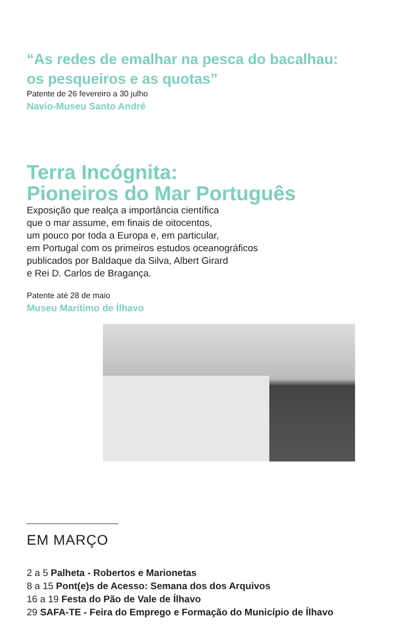“As redes de emalhar na pesca do bacalhau:
os pesqueiros e as quotas”
Patente de 26 fevereiro a 30 julho
Navio-Museu Santo André
Terra Incógnita:
Pioneiros do Mar Português
Exposição que realça a importância científica
que o mar assume, em finais de oitocentos,
um pouco por toda a Europa e, em particular,
em Portugal com os primeiros estudos oceanográficos
publicados por Baldaque da Silva, Albert Girard
e Rei D. Carlos de Bragança.
Patente até 28 de maio
Museu Marítimo de Ílhavo
EM MARÇO
2 a 5 Palheta - Robertos e Marionetas
8 a 15 Pont(e)s de Acesso: Semana dos dos Arquivos
16 a 19 Festa do Pão de Vale de Ílhavo
29 SAFA-TE - Feira do Emprego e Formação do Município de Ílhavo